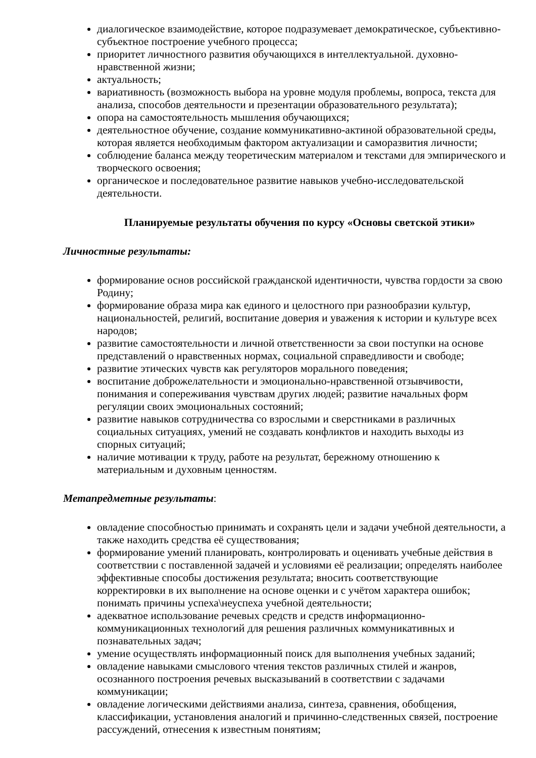диалогическое взаимодействие, которое подразумевает демократическое, субъективно-субъектное построение учебного процесса;
приоритет личностного развития обучающихся в интеллектуальной. духовно-нравственной жизни;
актуальность;
вариативность (возможность выбора на уровне модуля проблемы, вопроса, текста для анализа, способов деятельности и презентации образовательного результата);
опора на самостоятельность мышления обучающихся;
деятельностное обучение, создание коммуникативно-актиной образовательной среды, которая является необходимым фактором актуализации и саморазвития личности;
соблюдение баланса между теоретическим материалом и текстами для эмпирического и творческого освоения;
органическое и последовательное развитие навыков учебно-исследовательской деятельности.
Планируемые результаты обучения по курсу «Основы светской этики»
Личностные результаты:
формирование основ российской гражданской идентичности, чувства гордости за свою Родину;
формирование образа мира как единого и целостного при разнообразии культур, национальностей, религий, воспитание доверия и уважения к истории и культуре всех народов;
развитие самостоятельности и личной ответственности за свои поступки на основе представлений о нравственных нормах, социальной справедливости и свободе;
развитие этических чувств как регуляторов морального поведения;
воспитание доброжелательности и эмоционально-нравственной отзывчивости, понимания и сопереживания чувствам других людей; развитие начальных форм регуляции своих эмоциональных состояний;
развитие навыков сотрудничества со взрослыми и сверстниками в различных социальных ситуациях, умений не создавать конфликтов и находить выходы из спорных ситуаций;
наличие мотивации к труду, работе на результат, бережному отношению к материальным и духовным ценностям.
Метапредметные результаты:
овладение способностью принимать и сохранять цели и задачи учебной деятельности, а также находить средства её существования;
формирование умений планировать, контролировать и оценивать учебные действия в соответствии с поставленной задачей и условиями её реализации; определять наиболее эффективные способы достижения результата; вносить соответствующие корректировки в их выполнение на основе оценки и с учётом характера ошибок; понимать причины успеха\неуспеха учебной деятельности;
адекватное использование речевых средств и средств информационно-коммуникационных технологий для решения различных коммуникативных и познавательных задач;
умение осуществлять информационный поиск для выполнения учебных заданий;
овладение навыками смыслового чтения текстов различных стилей и жанров, осознанного построения речевых высказываний в соответствии с задачами коммуникации;
овладение логическими действиями анализа, синтеза, сравнения, обобщения, классификации, установления аналогий и причинно-следственных связей, построение рассуждений, отнесения к известным понятиям;